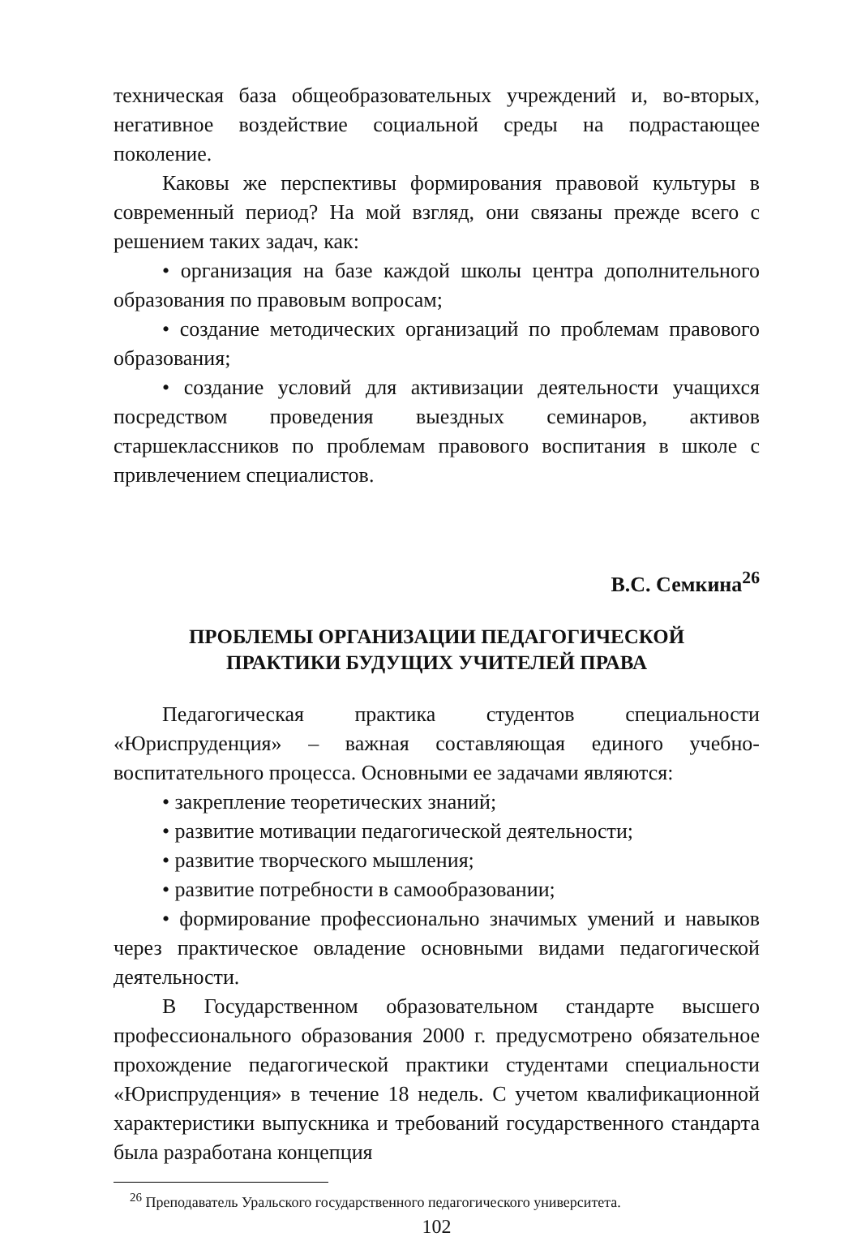техническая база общеобразовательных учреждений и, во-вторых, негативное воздействие социальной среды на подрастающее поколение.
Каковы же перспективы формирования правовой культуры в современный период? На мой взгляд, они связаны прежде всего с решением таких задач, как:
• организация на базе каждой школы центра дополнительного образования по правовым вопросам;
• создание методических организаций по проблемам правового образования;
• создание условий для активизации деятельности учащихся посредством проведения выездных семинаров, активов старшеклассников по проблемам правового воспитания в школе с привлечением специалистов.
В.С. Семкина<sup>26</sup>
ПРОБЛЕМЫ ОРГАНИЗАЦИИ ПЕДАГОГИЧЕСКОЙ
ПРАКТИКИ БУДУЩИХ УЧИТЕЛЕЙ ПРАВА
Педагогическая практика студентов специальности «Юриспруденция» – важная составляющая единого учебно-воспитательного процесса. Основными ее задачами являются:
• закрепление теоретических знаний;
• развитие мотивации педагогической деятельности;
• развитие творческого мышления;
• развитие потребности в самообразовании;
• формирование профессионально значимых умений и навыков через практическое овладение основными видами педагогической деятельности.
В Государственном образовательном стандарте высшего профессионального образования 2000 г. предусмотрено обязательное прохождение педагогической практики студентами специальности «Юриспруденция» в течение 18 недель. С учетом квалификационной характеристики выпускника и требований государственного стандарта была разработана концепция
<sup>26</sup> Преподаватель Уральского государственного педагогического университета.
102